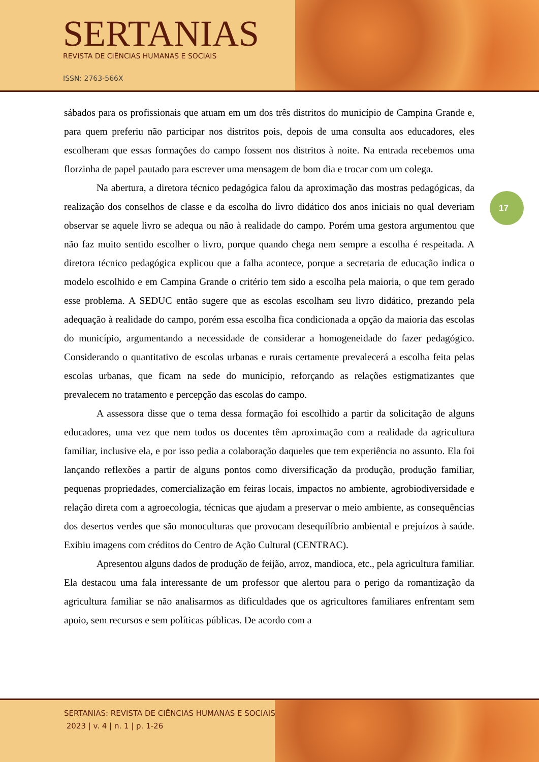SERTANIAS
REVISTA DE CIÊNCIAS HUMANAS E SOCIAIS
ISSN: 2763-566X
17
sábados para os profissionais que atuam em um dos três distritos do município de Campina Grande e, para quem preferiu não participar nos distritos pois, depois de uma consulta aos educadores, eles escolheram que essas formações do campo fossem nos distritos à noite. Na entrada recebemos uma florzinha de papel pautado para escrever uma mensagem de bom dia e trocar com um colega.
Na abertura, a diretora técnico pedagógica falou da aproximação das mostras pedagógicas, da realização dos conselhos de classe e da escolha do livro didático dos anos iniciais no qual deveriam observar se aquele livro se adequa ou não à realidade do campo. Porém uma gestora argumentou que não faz muito sentido escolher o livro, porque quando chega nem sempre a escolha é respeitada. A diretora técnico pedagógica explicou que a falha acontece, porque a secretaria de educação indica o modelo escolhido e em Campina Grande o critério tem sido a escolha pela maioria, o que tem gerado esse problema. A SEDUC então sugere que as escolas escolham seu livro didático, prezando pela adequação à realidade do campo, porém essa escolha fica condicionada a opção da maioria das escolas do município, argumentando a necessidade de considerar a homogeneidade do fazer pedagógico. Considerando o quantitativo de escolas urbanas e rurais certamente prevalecerá a escolha feita pelas escolas urbanas, que ficam na sede do município, reforçando as relações estigmatizantes que prevalecem no tratamento e percepção das escolas do campo.
A assessora disse que o tema dessa formação foi escolhido a partir da solicitação de alguns educadores, uma vez que nem todos os docentes têm aproximação com a realidade da agricultura familiar, inclusive ela, e por isso pedia a colaboração daqueles que tem experiência no assunto. Ela foi lançando reflexões a partir de alguns pontos como diversificação da produção, produção familiar, pequenas propriedades, comercialização em feiras locais, impactos no ambiente, agrobiodiversidade e relação direta com a agroecologia, técnicas que ajudam a preservar o meio ambiente, as consequências dos desertos verdes que são monoculturas que provocam desequilíbrio ambiental e prejuízos à saúde. Exibiu imagens com créditos do Centro de Ação Cultural (CENTRAC).
Apresentou alguns dados de produção de feijão, arroz, mandioca, etc., pela agricultura familiar. Ela destacou uma fala interessante de um professor que alertou para o perigo da romantização da agricultura familiar se não analisarmos as dificuldades que os agricultores familiares enfrentam sem apoio, sem recursos e sem políticas públicas. De acordo com a
SERTANIAS: REVISTA DE CIÊNCIAS HUMANAS E SOCIAIS
2023 | v. 4 | n. 1 | p. 1-26